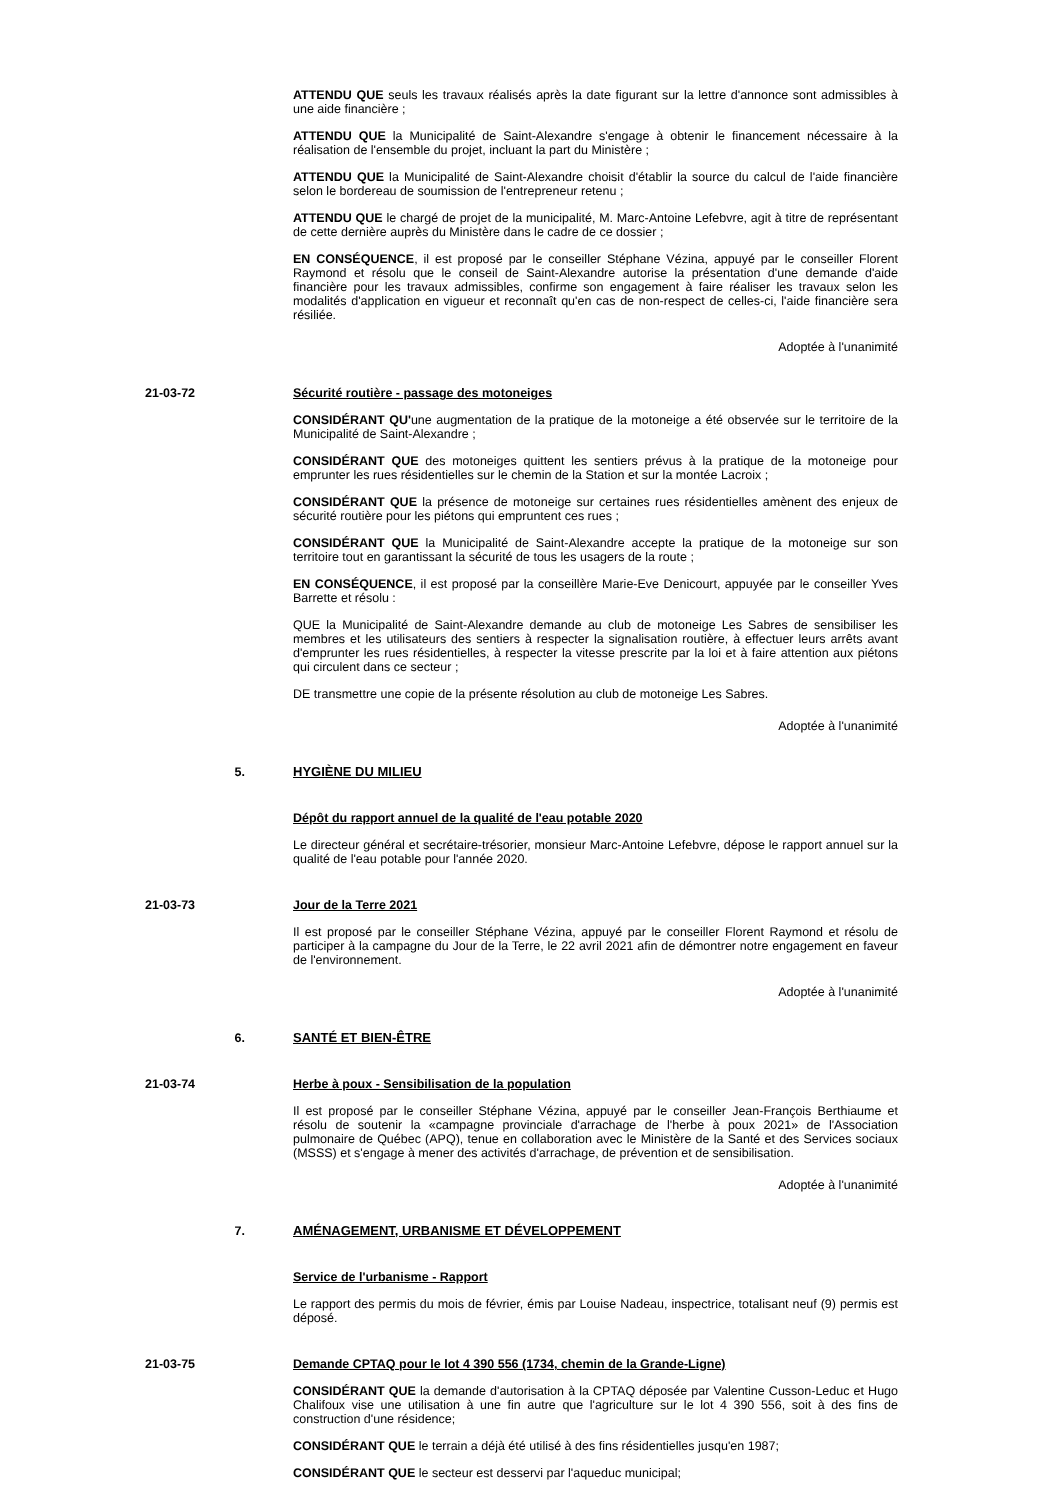ATTENDU QUE seuls les travaux réalisés après la date figurant sur la lettre d'annonce sont admissibles à une aide financière ;
ATTENDU QUE la Municipalité de Saint-Alexandre s'engage à obtenir le financement nécessaire à la réalisation de l'ensemble du projet, incluant la part du Ministère ;
ATTENDU QUE la Municipalité de Saint-Alexandre choisit d'établir la source du calcul de l'aide financière selon le bordereau de soumission de l'entrepreneur retenu ;
ATTENDU QUE le chargé de projet de la municipalité, M. Marc-Antoine Lefebvre, agit à titre de représentant de cette dernière auprès du Ministère dans le cadre de ce dossier ;
EN CONSÉQUENCE, il est proposé par le conseiller Stéphane Vézina, appuyé par le conseiller Florent Raymond et résolu que le conseil de Saint-Alexandre autorise la présentation d'une demande d'aide financière pour les travaux admissibles, confirme son engagement à faire réaliser les travaux selon les modalités d'application en vigueur et reconnaît qu'en cas de non-respect de celles-ci, l'aide financière sera résiliée.
Adoptée à l'unanimité
21-03-72 Sécurité routière - passage des motoneiges
CONSIDÉRANT QU'une augmentation de la pratique de la motoneige a été observée sur le territoire de la Municipalité de Saint-Alexandre ;
CONSIDÉRANT QUE des motoneiges quittent les sentiers prévus à la pratique de la motoneige pour emprunter les rues résidentielles sur le chemin de la Station et sur la montée Lacroix ;
CONSIDÉRANT QUE la présence de motoneige sur certaines rues résidentielles amènent des enjeux de sécurité routière pour les piétons qui empruntent ces rues ;
CONSIDÉRANT QUE la Municipalité de Saint-Alexandre accepte la pratique de la motoneige sur son territoire tout en garantissant la sécurité de tous les usagers de la route ;
EN CONSÉQUENCE, il est proposé par la conseillère Marie-Eve Denicourt, appuyée par le conseiller Yves Barrette et résolu :
QUE la Municipalité de Saint-Alexandre demande au club de motoneige Les Sabres de sensibiliser les membres et les utilisateurs des sentiers à respecter la signalisation routière, à effectuer leurs arrêts avant d'emprunter les rues résidentielles, à respecter la vitesse prescrite par la loi et à faire attention aux piétons qui circulent dans ce secteur ;
DE transmettre une copie de la présente résolution au club de motoneige Les Sabres.
Adoptée à l'unanimité
5. HYGIÈNE DU MILIEU
Dépôt du rapport annuel de la qualité de l'eau potable 2020
Le directeur général et secrétaire-trésorier, monsieur Marc-Antoine Lefebvre, dépose le rapport annuel sur la qualité de l'eau potable pour l'année 2020.
21-03-73 Jour de la Terre 2021
Il est proposé par le conseiller Stéphane Vézina, appuyé par le conseiller Florent Raymond et résolu de participer à la campagne du Jour de la Terre, le 22 avril 2021 afin de démontrer notre engagement en faveur de l'environnement.
Adoptée à l'unanimité
6. SANTÉ ET BIEN-ÊTRE
21-03-74 Herbe à poux - Sensibilisation de la population
Il est proposé par le conseiller Stéphane Vézina, appuyé par le conseiller Jean-François Berthiaume et résolu de soutenir la «campagne provinciale d'arrachage de l'herbe à poux 2021» de l'Association pulmonaire de Québec (APQ), tenue en collaboration avec le Ministère de la Santé et des Services sociaux (MSSS) et s'engage à mener des activités d'arrachage, de prévention et de sensibilisation.
Adoptée à l'unanimité
7. AMÉNAGEMENT, URBANISME ET DÉVELOPPEMENT
Service de l'urbanisme - Rapport
Le rapport des permis du mois de février, émis par Louise Nadeau, inspectrice, totalisant neuf (9) permis est déposé.
21-03-75 Demande CPTAQ pour le lot 4 390 556 (1734, chemin de la Grande-Ligne)
CONSIDÉRANT QUE la demande d'autorisation à la CPTAQ déposée par Valentine Cusson-Leduc et Hugo Chalifoux vise une utilisation à une fin autre que l'agriculture sur le lot 4 390 556, soit à des fins de construction d'une résidence;
CONSIDÉRANT QUE le terrain a déjà été utilisé à des fins résidentielles jusqu'en 1987;
CONSIDÉRANT QUE le secteur est desservi par l'aqueduc municipal;